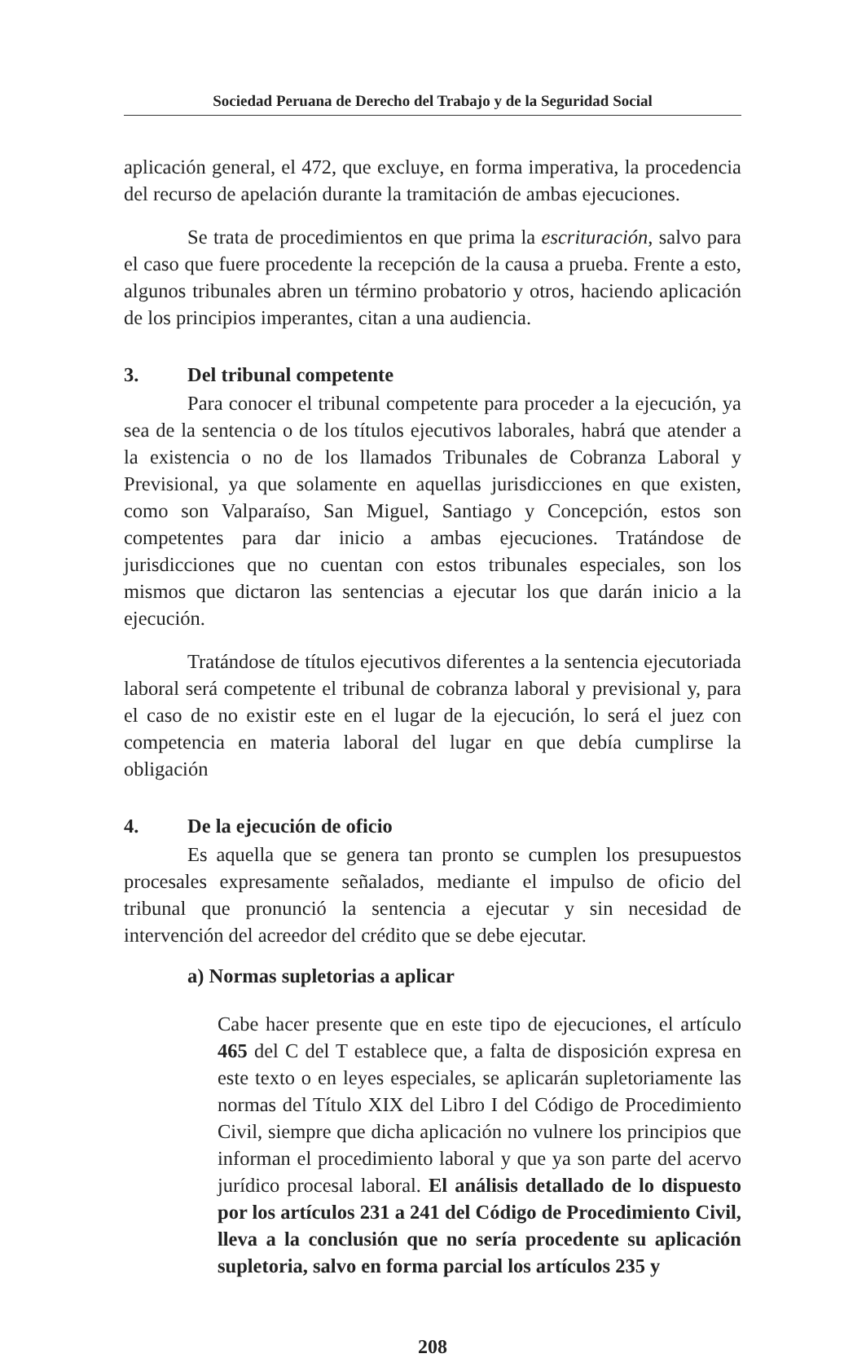Sociedad Peruana de Derecho del Trabajo y de la Seguridad Social
aplicación general, el 472, que excluye, en forma imperativa, la procedencia del recurso de apelación durante la tramitación de ambas ejecuciones.
Se trata de procedimientos en que prima la escrituración, salvo para el caso que fuere procedente la recepción de la causa a prueba. Frente a esto, algunos tribunales abren un término probatorio y otros, haciendo aplicación de los principios imperantes, citan a una audiencia.
3. Del tribunal competente
Para conocer el tribunal competente para proceder a la ejecución, ya sea de la sentencia o de los títulos ejecutivos laborales, habrá que atender a la existencia o no de los llamados Tribunales de Cobranza Laboral y Previsional, ya que solamente en aquellas jurisdicciones en que existen, como son Valparaíso, San Miguel, Santiago y Concepción, estos son competentes para dar inicio a ambas ejecuciones. Tratándose de jurisdicciones que no cuentan con estos tribunales especiales, son los mismos que dictaron las sentencias a ejecutar los que darán inicio a la ejecución.
Tratándose de títulos ejecutivos diferentes a la sentencia ejecutoriada laboral será competente el tribunal de cobranza laboral y previsional y, para el caso de no existir este en el lugar de la ejecución, lo será el juez con competencia en materia laboral del lugar en que debía cumplirse la obligación
4. De la ejecución de oficio
Es aquella que se genera tan pronto se cumplen los presupuestos procesales expresamente señalados, mediante el impulso de oficio del tribunal que pronunció la sentencia a ejecutar y sin necesidad de intervención del acreedor del crédito que se debe ejecutar.
a) Normas supletorias a aplicar
Cabe hacer presente que en este tipo de ejecuciones, el artículo 465 del C del T establece que, a falta de disposición expresa en este texto o en leyes especiales, se aplicarán supletoriamente las normas del Título XIX del Libro I del Código de Procedimiento Civil, siempre que dicha aplicación no vulnere los principios que informan el procedimiento laboral y que ya son parte del acervo jurídico procesal laboral. El análisis detallado de lo dispuesto por los artículos 231 a 241 del Código de Procedimiento Civil, lleva a la conclusión que no sería procedente su aplicación supletoria, salvo en forma parcial los artículos 235 y
208